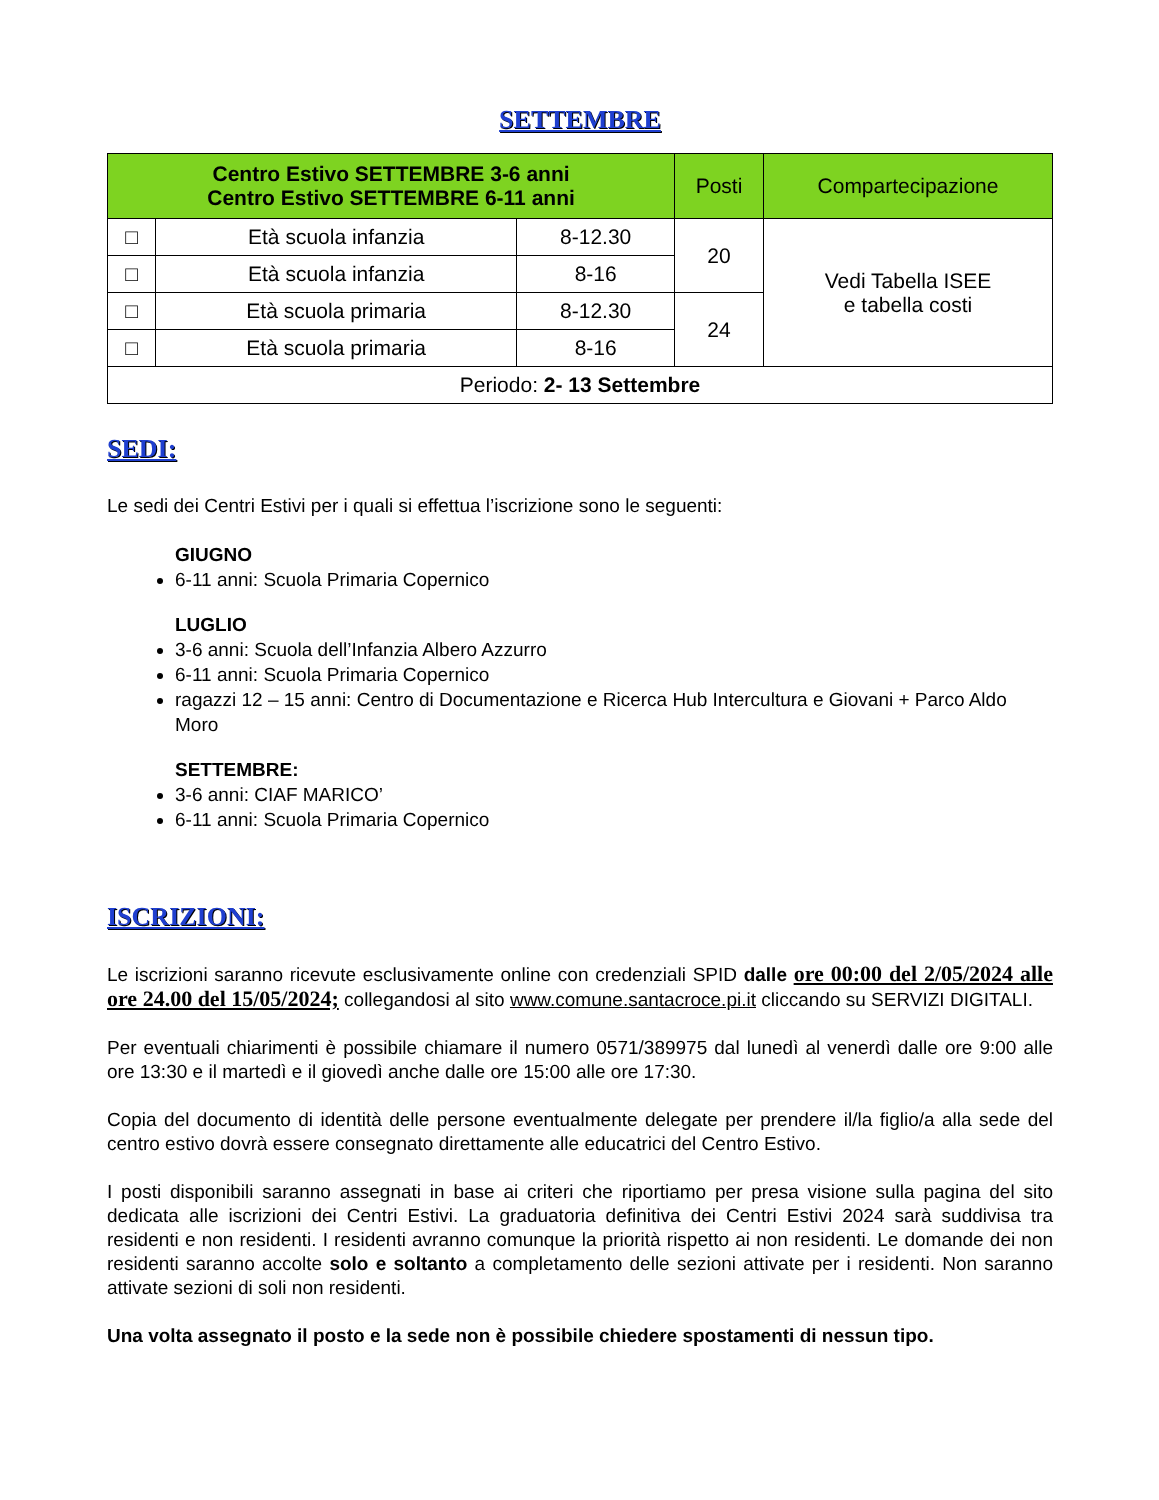SETTEMBRE
| Centro Estivo SETTEMBRE 3-6 anni Centro Estivo SETTEMBRE 6-11 anni | | | Posti | Compartecipazione |
| --- | --- | --- | --- | --- |
| □ | Età scuola infanzia | 8-12.30 | 20 | Vedi Tabella ISEE e tabella costi |
| □ | Età scuola infanzia | 8-16 | | |
| □ | Età scuola primaria | 8-12.30 | 24 | |
| □ | Età scuola primaria | 8-16 | | |
| Periodo: 2- 13 Settembre | | | | |
SEDI:
Le sedi dei Centri Estivi per i quali si effettua l’iscrizione sono le seguenti:
GIUGNO
6-11 anni: Scuola Primaria Copernico
LUGLIO
3-6 anni: Scuola dell’Infanzia Albero Azzurro
6-11 anni: Scuola Primaria Copernico
ragazzi 12 – 15 anni: Centro di Documentazione e Ricerca Hub Intercultura e Giovani + Parco Aldo Moro
SETTEMBRE:
3-6 anni: CIAF MARICO’
6-11 anni: Scuola Primaria Copernico
ISCRIZIONI:
Le iscrizioni saranno ricevute esclusivamente online con credenziali SPID dalle ore 00:00 del 2/05/2024 alle ore 24.00 del 15/05/2024; collegandosi al sito www.comune.santacroce.pi.it cliccando su SERVIZI DIGITALI.
Per eventuali chiarimenti è possibile chiamare il numero 0571/389975 dal lunedì al venerdì dalle ore 9:00 alle ore 13:30 e il martedì e il giovedì anche dalle ore 15:00 alle ore 17:30.
Copia del documento di identità delle persone eventualmente delegate per prendere il/la figlio/a alla sede del centro estivo dovrà essere consegnato direttamente alle educatrici del Centro Estivo.
I posti disponibili saranno assegnati in base ai criteri che riportiamo per presa visione sulla pagina del sito dedicata alle iscrizioni dei Centri Estivi. La graduatoria definitiva dei Centri Estivi 2024 sarà suddivisa tra residenti e non residenti. I residenti avranno comunque la priorità rispetto ai non residenti. Le domande dei non residenti saranno accolte solo e soltanto a completamento delle sezioni attivate per i residenti. Non saranno attivate sezioni di soli non residenti.
Una volta assegnato il posto e la sede non è possibile chiedere spostamenti di nessun tipo.